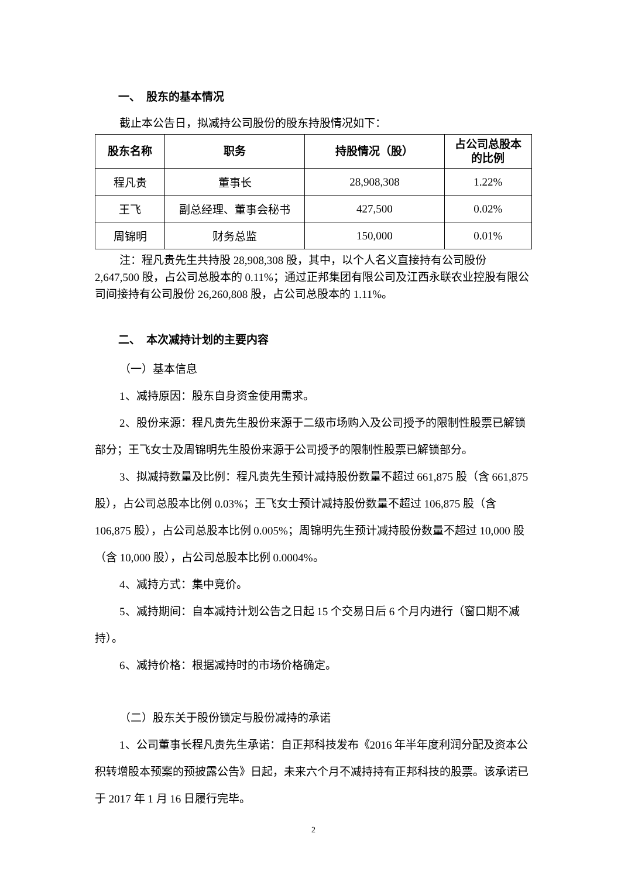一、　股东的基本情况
截止本公告日，拟减持公司股份的股东持股情况如下：
| 股东名称 | 职务 | 持股情况（股） | 占公司总股本 的比例 |
| --- | --- | --- | --- |
| 程凡贵 | 董事长 | 28,908,308 | 1.22% |
| 王飞 | 副总经理、董事会秘书 | 427,500 | 0.02% |
| 周锦明 | 财务总监 | 150,000 | 0.01% |
注：程凡贵先生共持股 28,908,308 股，其中，以个人名义直接持有公司股份 2,647,500 股，占公司总股本的 0.11%；通过正邦集团有限公司及江西永联农业控股有限公司间接持有公司股份 26,260,808 股，占公司总股本的 1.11%。
二、　本次减持计划的主要内容
（一）基本信息
1、减持原因：股东自身资金使用需求。
2、股份来源：程凡贵先生股份来源于二级市场购入及公司授予的限制性股票已解锁部分；王飞女士及周锦明先生股份来源于公司授予的限制性股票已解锁部分。
3、拟减持数量及比例：程凡贵先生预计减持股份数量不超过 661,875 股（含 661,875 股），占公司总股本比例 0.03%；王飞女士预计减持股份数量不超过 106,875 股（含 106,875 股），占公司总股本比例 0.005%；周锦明先生预计减持股份数量不超过 10,000 股（含 10,000 股），占公司总股本比例 0.0004%。
4、减持方式：集中竞价。
5、减持期间：自本减持计划公告之日起 15 个交易日后 6 个月内进行（窗口期不减持）。
6、减持价格：根据减持时的市场价格确定。
（二）股东关于股份锁定与股份减持的承诺
1、公司董事长程凡贵先生承诺：自正邦科技发布《2016 年半年度利润分配及资本公积转增股本预案的预披露公告》日起，未来六个月不减持持有正邦科技的股票。该承诺已于 2017 年 1 月 16 日履行完毕。
2